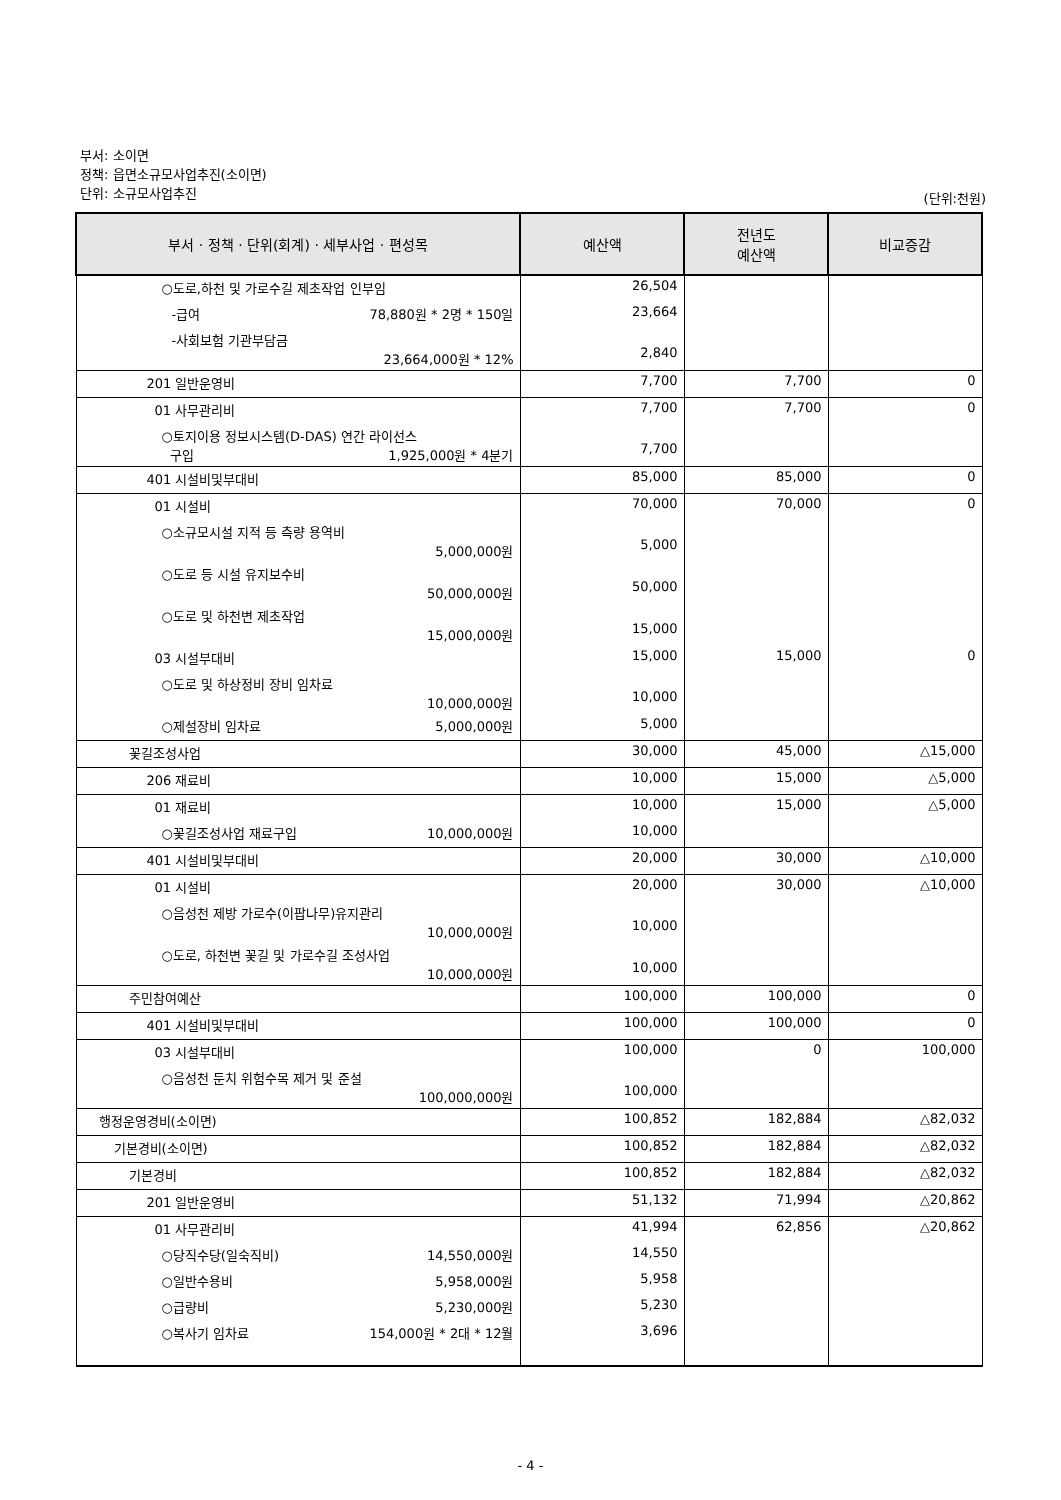부서: 소이면
정책: 읍면소규모사업추진(소이면)
단위: 소규모사업추진
(단위:천원)
| 부서 · 정책 · 단위(회계) · 세부사업 · 편성목 | 예산액 | 전년도 예산액 | 비교증감 |
| --- | --- | --- | --- |
| ○도로,하천 및 가로수길 제초작업 인부임 | 26,504 | | |
| -급여 78,880원 * 2명 * 150일 | 23,664 | | |
| -사회보험 기관부담금 23,664,000원 * 12% | 2,840 | | |
| 201 일반운영비 | 7,700 | 7,700 | 0 |
| 01 사무관리비 | 7,700 | 7,700 | 0 |
| ○토지이용 정보시스템(D-DAS) 연간 라이선스 구입 1,925,000원 * 4분기 | 7,700 | | |
| 401 시설비및부대비 | 85,000 | 85,000 | 0 |
| 01 시설비 | 70,000 | 70,000 | 0 |
| ○소규모시설 지적 등 측량 용역비 5,000,000원 | 5,000 | | |
| ○도로 등 시설 유지보수비 50,000,000원 | 50,000 | | |
| ○도로 및 하천변 제초작업 15,000,000원 | 15,000 | | |
| 03 시설부대비 | 15,000 | 15,000 | 0 |
| ○도로 및 하상정비 장비 임차료 10,000,000원 | 10,000 | | |
| ○제설장비 임차료 5,000,000원 | 5,000 | | |
| 꽃길조성사업 | 30,000 | 45,000 | △15,000 |
| 206 재료비 | 10,000 | 15,000 | △5,000 |
| 01 재료비 | 10,000 | 15,000 | △5,000 |
| ○꽃길조성사업 재료구입 10,000,000원 | 10,000 | | |
| 401 시설비및부대비 | 20,000 | 30,000 | △10,000 |
| 01 시설비 | 20,000 | 30,000 | △10,000 |
| ○음성천 제방 가로수(이팝나무)유지관리 10,000,000원 | 10,000 | | |
| ○도로, 하천변 꽃길 및 가로수길 조성사업 10,000,000원 | 10,000 | | |
| 주민참여예산 | 100,000 | 100,000 | 0 |
| 401 시설비및부대비 | 100,000 | 100,000 | 0 |
| 03 시설부대비 | 100,000 | 0 | 100,000 |
| ○음성천 둔치 위험수목 제거 및 준설 100,000,000원 | 100,000 | | |
| 행정운영경비(소이면) | 100,852 | 182,884 | △82,032 |
| 기본경비(소이면) | 100,852 | 182,884 | △82,032 |
| 기본경비 | 100,852 | 182,884 | △82,032 |
| 201 일반운영비 | 51,132 | 71,994 | △20,862 |
| 01 사무관리비 | 41,994 | 62,856 | △20,862 |
| ○당직수당(일숙직비) 14,550,000원 | 14,550 | | |
| ○일반수용비 5,958,000원 | 5,958 | | |
| ○급량비 5,230,000원 | 5,230 | | |
| ○복사기 임차료 154,000원 * 2대 * 12월 | 3,696 | | |
- 4 -